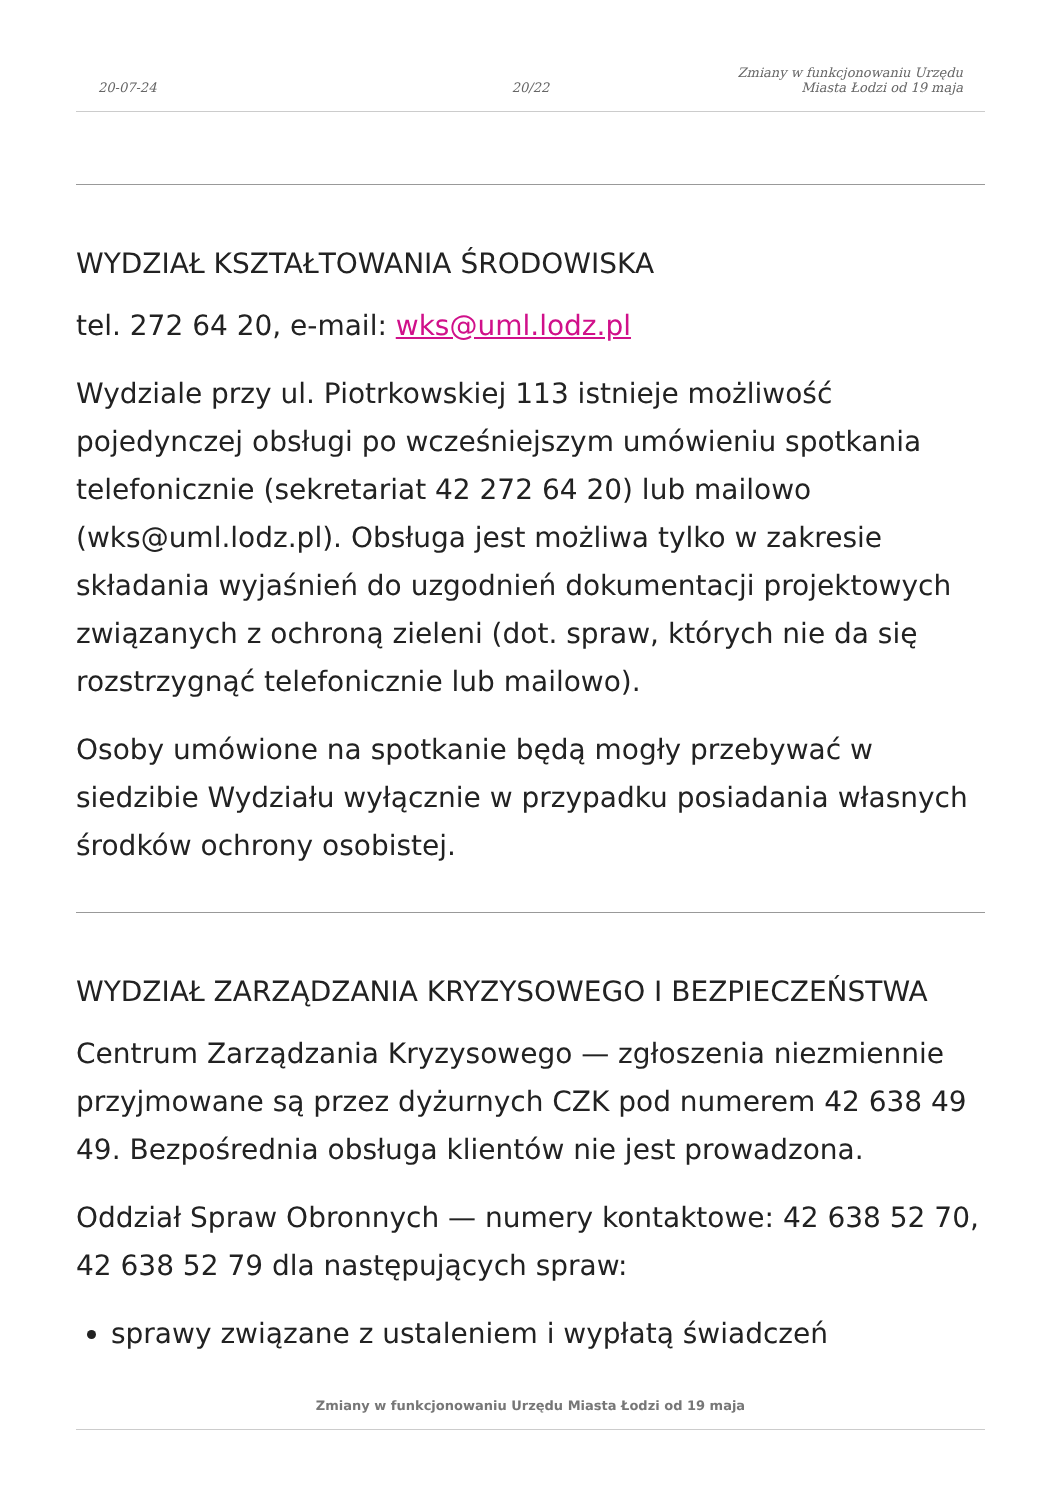20-07-24
20/22
Zmiany w funkcjonowaniu Urzędu
Miasta Łodzi od 19 maja
WYDZIAŁ KSZTAŁTOWANIA ŚRODOWISKA
tel. 272 64 20, e-mail: wks@uml.lodz.pl
Wydziale przy ul. Piotrkowskiej 113 istnieje możliwość pojedynczej obsługi po wcześniejszym umówieniu spotkania telefonicznie (sekretariat 42 272 64 20) lub mailowo (wks@uml.lodz.pl). Obsługa jest możliwa tylko w zakresie składania wyjaśnień do uzgodnień dokumentacji projektowych związanych z ochroną zieleni (dot. spraw, których nie da się rozstrzygnąć telefonicznie lub mailowo).
Osoby umówione na spotkanie będą mogły przebywać w siedzibie Wydziału wyłącznie w przypadku posiadania własnych środków ochrony osobistej.
WYDZIAŁ ZARZĄDZANIA KRYZYSOWEGO I BEZPIECZEŃSTWA
Centrum Zarządzania Kryzysowego — zgłoszenia niezmiennie przyjmowane są przez dyżurnych CZK pod numerem 42 638 49 49. Bezpośrednia obsługa klientów nie jest prowadzona.
Oddział Spraw Obronnych — numery kontaktowe: 42 638 52 70, 42 638 52 79 dla następujących spraw:
sprawy związane z ustaleniem i wypłatą świadczeń
Zmiany w funkcjonowaniu Urzędu Miasta Łodzi od 19 maja